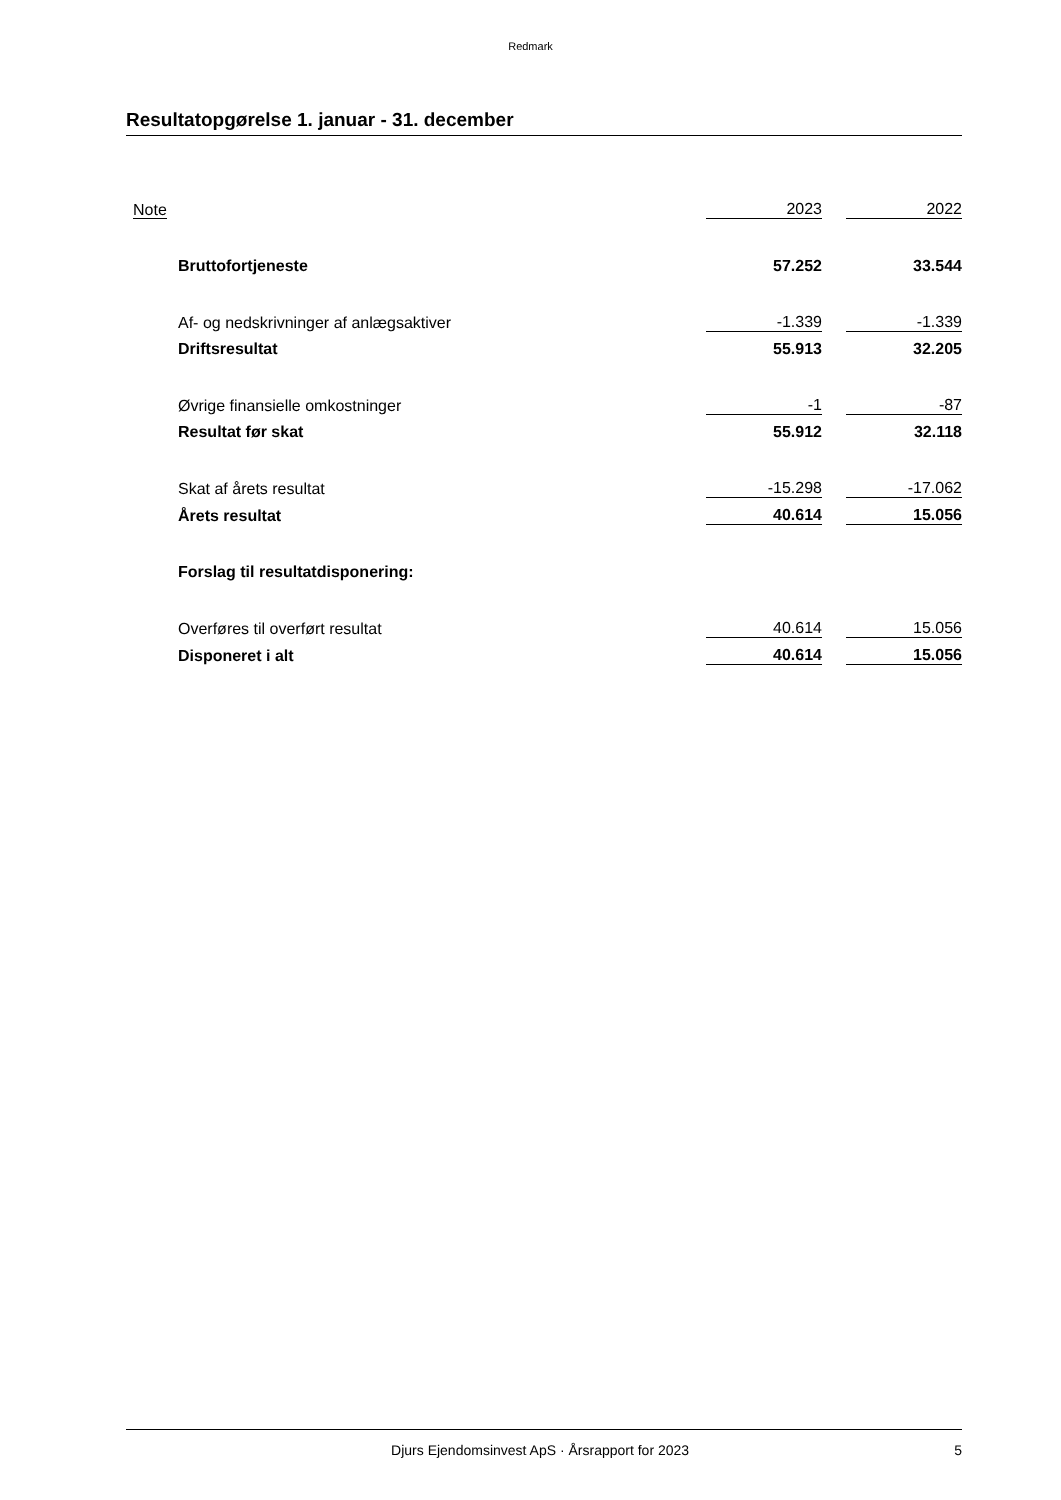Redmark
Resultatopgørelse 1. januar - 31. december
| Note | 2023 | 2022 |
| Bruttofortjeneste | 57.252 | 33.544 |
| Af- og nedskrivninger af anlægsaktiver | -1.339 | -1.339 |
| Driftsresultat | 55.913 | 32.205 |
| Øvrige finansielle omkostninger | -1 | -87 |
| Resultat før skat | 55.912 | 32.118 |
| Skat af årets resultat | -15.298 | -17.062 |
| Årets resultat | 40.614 | 15.056 |
| Forslag til resultatdisponering: | | |
| Overføres til overført resultat | 40.614 | 15.056 |
| Disponeret i alt | 40.614 | 15.056 |
Djurs Ejendomsinvest ApS · Årsrapport for 2023
5